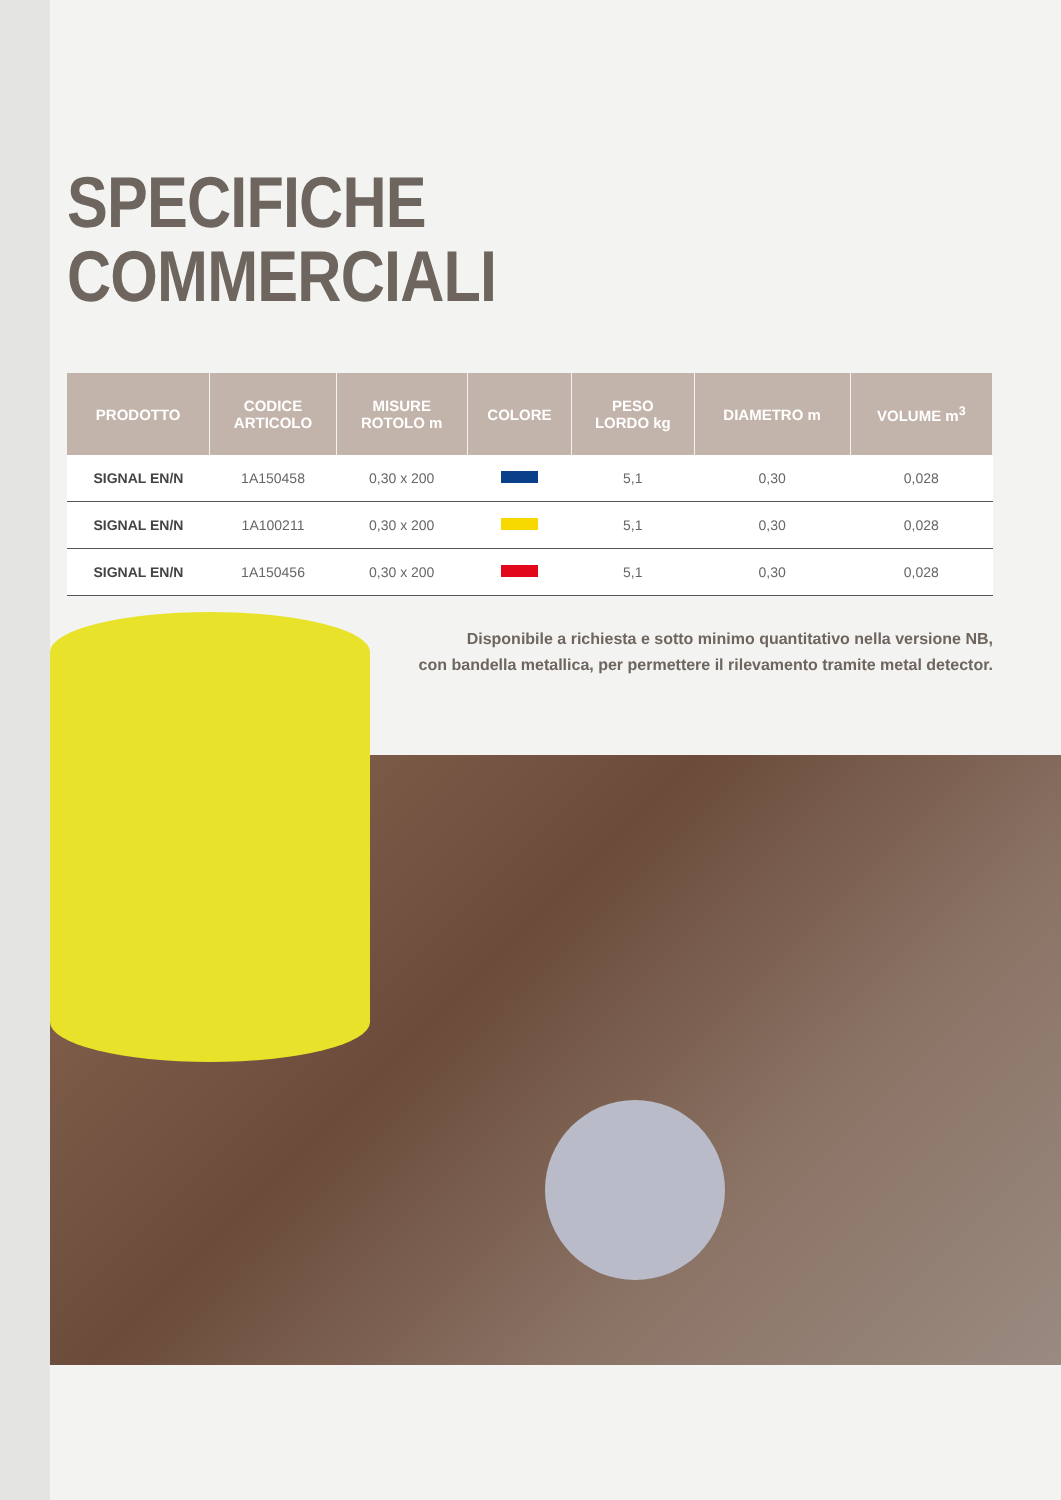SPECIFICHE
COMMERCIALI
| PRODOTTO | CODICE ARTICOLO | MISURE ROTOLO m | COLORE | PESO LORDO kg | DIAMETRO m | VOLUME m<sup>3</sup> |
| --- | --- | --- | --- | --- | --- | --- |
| SIGNAL EN/N | 1A150458 | 0,30 x 200 | | 5,1 | 0,30 | 0,028 |
| SIGNAL EN/N | 1A100211 | 0,30 x 200 | | 5,1 | 0,30 | 0,028 |
| SIGNAL EN/N | 1A150456 | 0,30 x 200 | | 5,1 | 0,30 | 0,028 |
Disponibile a richiesta e sotto minimo quantitativo nella versione NB,
con bandella metallica, per permettere il rilevamento tramite metal detector.